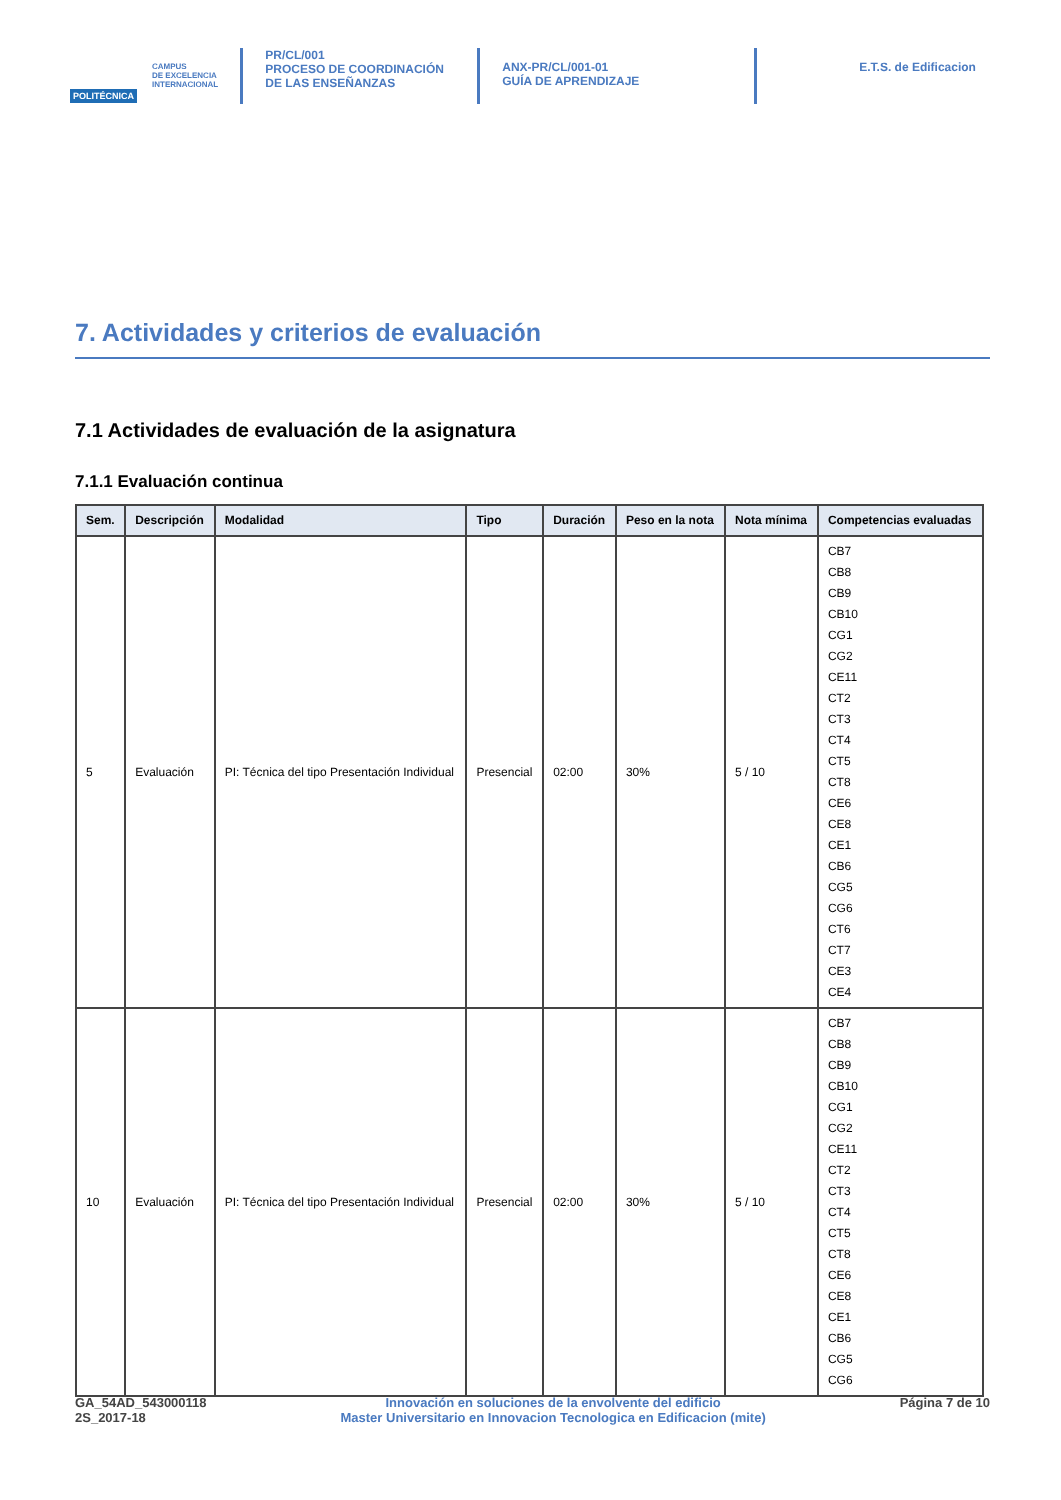POLITÉCNICA
CAMPUS
DE EXCELENCIA
INTERNACIONAL
PR/CL/001
PROCESO DE COORDINACIÓN DE LAS ENSEÑANZAS
ANX-PR/CL/001-01
GUÍA DE APRENDIZAJE
E.T.S. de Edificacion
7. Actividades y criterios de evaluación
7.1 Actividades de evaluación de la asignatura
7.1.1 Evaluación continua
| Sem. | Descripción | Modalidad | Tipo | Duración | Peso en la nota | Nota mínima | Competencias evaluadas |
| --- | --- | --- | --- | --- | --- | --- | --- |
| 5 | Evaluación | PI: Técnica del tipo Presentación Individual | Presencial | 02:00 | 30% | 5 / 10 | CB7 CB8 CB9 CB10 CG1 CG2 CE11 CT2 CT3 CT4 CT5 CT8 CE6 CE8 CE1 CB6 CG5 CG6 CT6 CT7 CE3 CE4 |
| 10 | Evaluación | PI: Técnica del tipo Presentación Individual | Presencial | 02:00 | 30% | 5 / 10 | CB7 CB8 CB9 CB10 CG1 CG2 CE11 CT2 CT3 CT4 CT5 CT8 CE6 CE8 CE1 CB6 CG5 CG6 |
GA_54AD_543000118
2S_2017-18
Innovación en soluciones de la envolvente del edificio
Master Universitario en Innovacion Tecnologica en Edificacion (mite)
Página 7 de 10